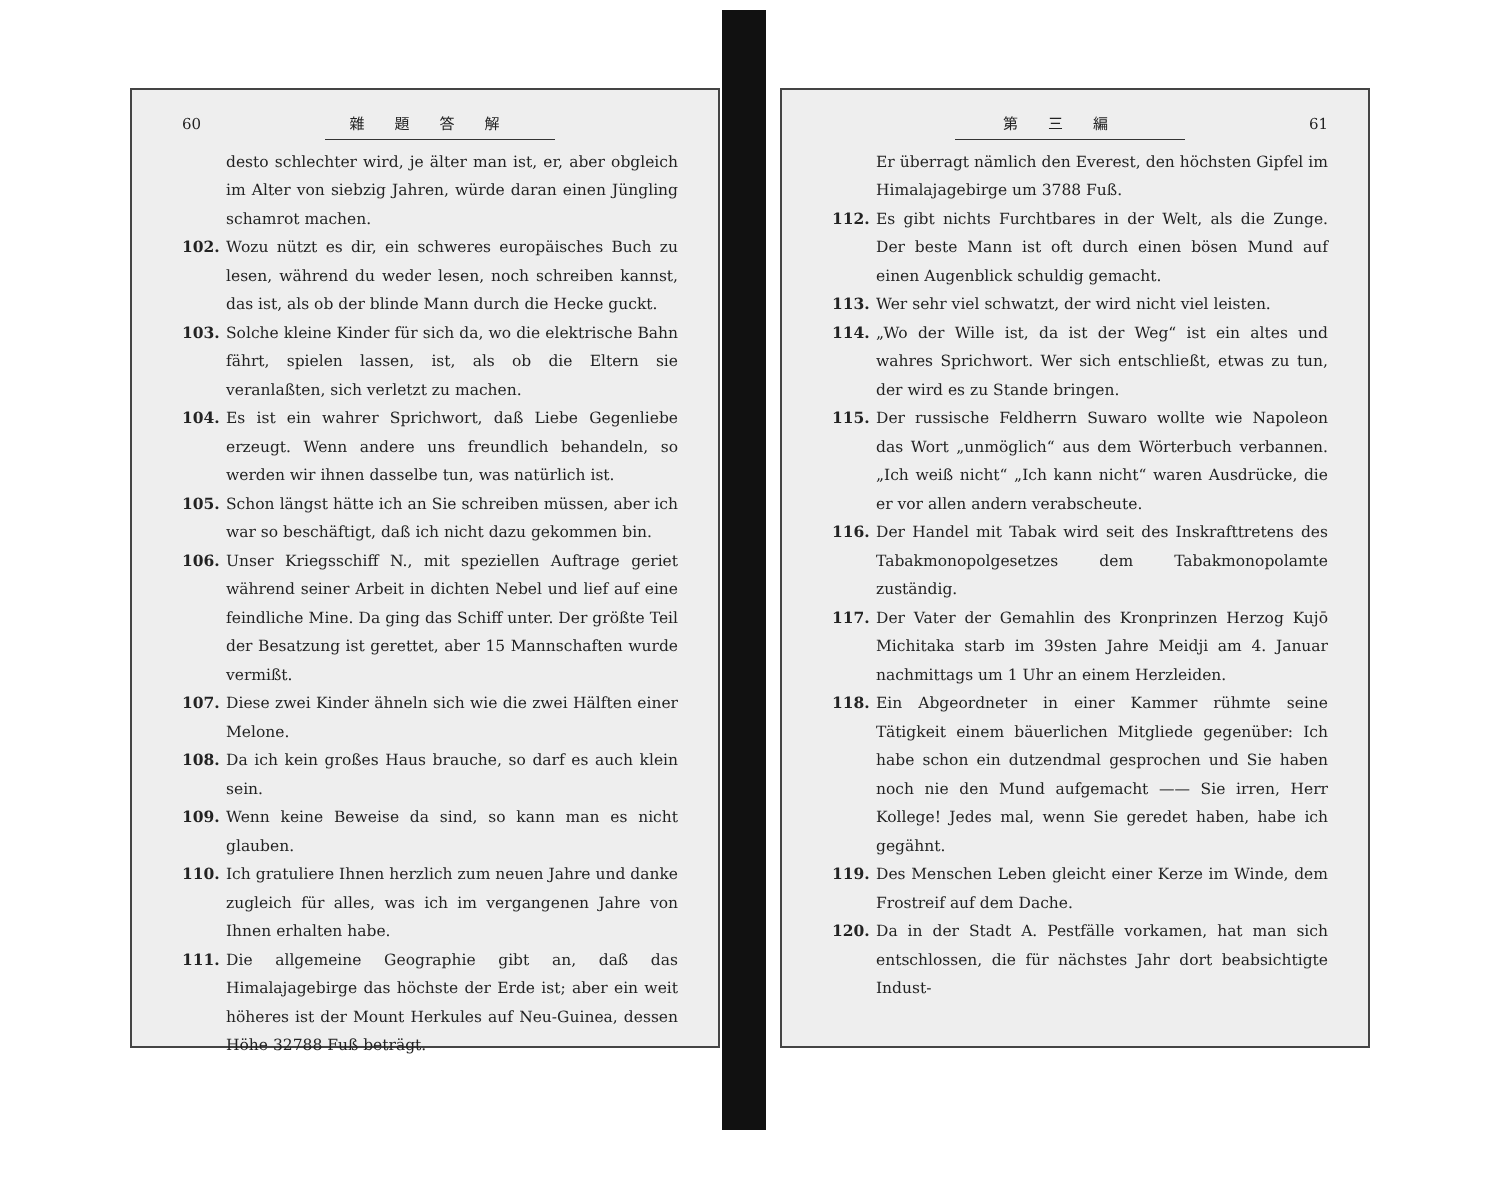60 雜題答解
desto schlechter wird, je älter man ist, er, aber obgleich im Alter von siebzig Jahren, würde daran einen Jüngling schamrot machen.
102. Wozu nützt es dir, ein schweres europäisches Buch zu lesen, während du weder lesen, noch schreiben kannst, das ist, als ob der blinde Mann durch die Hecke guckt.
103. Solche kleine Kinder für sich da, wo die elektrische Bahn fährt, spielen lassen, ist, als ob die Eltern sie veranlaßten, sich verletzt zu machen.
104. Es ist ein wahrer Sprichwort, daß Liebe Gegenliebe erzeugt. Wenn andere uns freundlich behandeln, so werden wir ihnen dasselbe tun, was natürlich ist.
105. Schon längst hätte ich an Sie schreiben müssen, aber ich war so beschäftigt, daß ich nicht dazu gekommen bin.
106. Unser Kriegsschiff N., mit speziellen Auftrage geriet während seiner Arbeit in dichten Nebel und lief auf eine feindliche Mine. Da ging das Schiff unter. Der größte Teil der Besatzung ist gerettet, aber 15 Mannschaften wurde vermißt.
107. Diese zwei Kinder ähneln sich wie die zwei Hälften einer Melone.
108. Da ich kein großes Haus brauche, so darf es auch klein sein.
109. Wenn keine Beweise da sind, so kann man es nicht glauben.
110. Ich gratuliere Ihnen herzlich zum neuen Jahre und danke zugleich für alles, was ich im vergangenen Jahre von Ihnen erhalten habe.
111. Die allgemeine Geographie gibt an, daß das Himalajagebirge das höchste der Erde ist; aber ein weit höheres ist der Mount Herkules auf Neu-Guinea, dessen Höhe 32788 Fuß beträgt.
第三編 61
Er überragt nämlich den Everest, den höchsten Gipfel im Himalajagebirge um 3788 Fuß.
112. Es gibt nichts Furchtbares in der Welt, als die Zunge. Der beste Mann ist oft durch einen bösen Mund auf einen Augenblick schuldig gemacht.
113. Wer sehr viel schwatzt, der wird nicht viel leisten.
114. „Wo der Wille ist, da ist der Weg“ ist ein altes und wahres Sprichwort. Wer sich entschließt, etwas zu tun, der wird es zu Stande bringen.
115. Der russische Feldherrn Suwaro wollte wie Napoleon das Wort „unmöglich“ aus dem Wörterbuch verbannen. „Ich weiß nicht“ „Ich kann nicht“ waren Ausdrücke, die er vor allen andern verabscheute.
116. Der Handel mit Tabak wird seit des Inskrafttretens des Tabakmonopolgesetzes dem Tabakmonopolamte zuständig.
117. Der Vater der Gemahlin des Kronprinzen Herzog Kujō Michitaka starb im 39sten Jahre Meidji am 4. Januar nachmittags um 1 Uhr an einem Herzleiden.
118. Ein Abgeordneter in einer Kammer rühmte seine Tätigkeit einem bäuerlichen Mitgliede gegenüber: Ich habe schon ein dutzendmal gesprochen und Sie haben noch nie den Mund aufgemacht —— Sie irren, Herr Kollege! Jedes mal, wenn Sie geredet haben, habe ich gegähnt.
119. Des Menschen Leben gleicht einer Kerze im Winde, dem Frostreif auf dem Dache.
120. Da in der Stadt A. Pestfälle vorkamen, hat man sich entschlossen, die für nächstes Jahr dort beabsichtigte Indust-